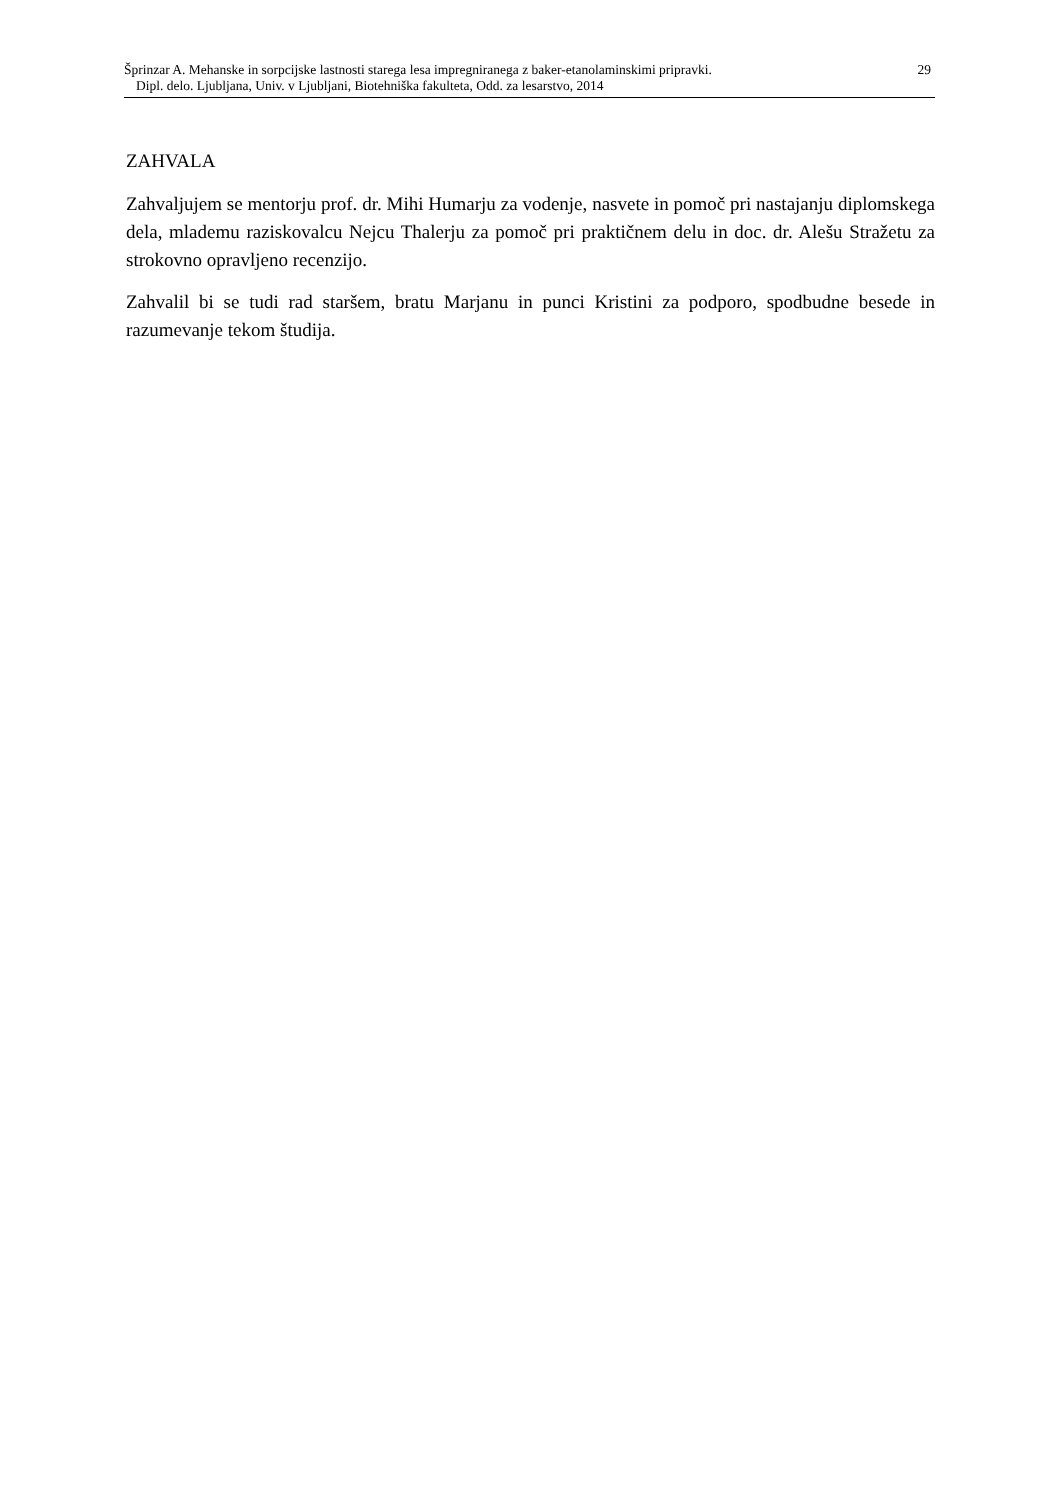Šprinzar A. Mehanske in sorpcijske lastnosti starega lesa impregniranega z baker-etanolaminskimi pripravki.
Dipl. delo. Ljubljana, Univ. v Ljubljani, Biotehniška fakulteta, Odd. za lesarstvo, 2014
29
ZAHVALA
Zahvaljujem se mentorju prof. dr. Mihi Humarju za vodenje, nasvete in pomoč pri nastajanju diplomskega dela, mlademu raziskovalcu Nejcu Thalerju za pomoč pri praktičnem delu in doc. dr. Alešu Stražetu za strokovno opravljeno recenzijo.
Zahvalil bi se tudi rad staršem, bratu Marjanu in punci Kristini za podporo, spodbudne besede in razumevanje tekom študija.